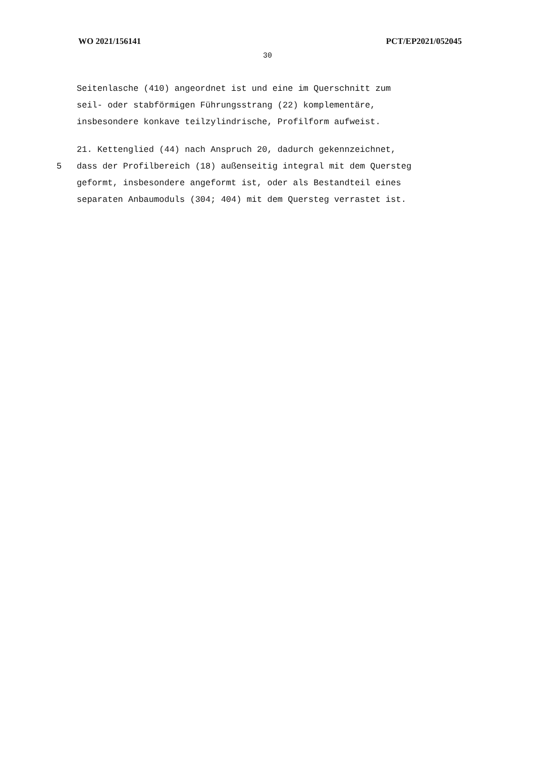WO 2021/156141 PCT/EP2021/052045
30
Seitenlasche (410) angeordnet ist und eine im Querschnitt zum
seil- oder stabförmigen Führungsstrang (22) komplementäre,
insbesondere konkave teilzylindrische, Profilform aufweist.
21. Kettenglied (44) nach Anspruch 20, dadurch gekennzeichnet,
5 dass der Profilbereich (18) außenseitig integral mit dem Quersteg
geformt, insbesondere angeformt ist, oder als Bestandteil eines
separaten Anbaumoduls (304; 404) mit dem Quersteg verrastet ist.